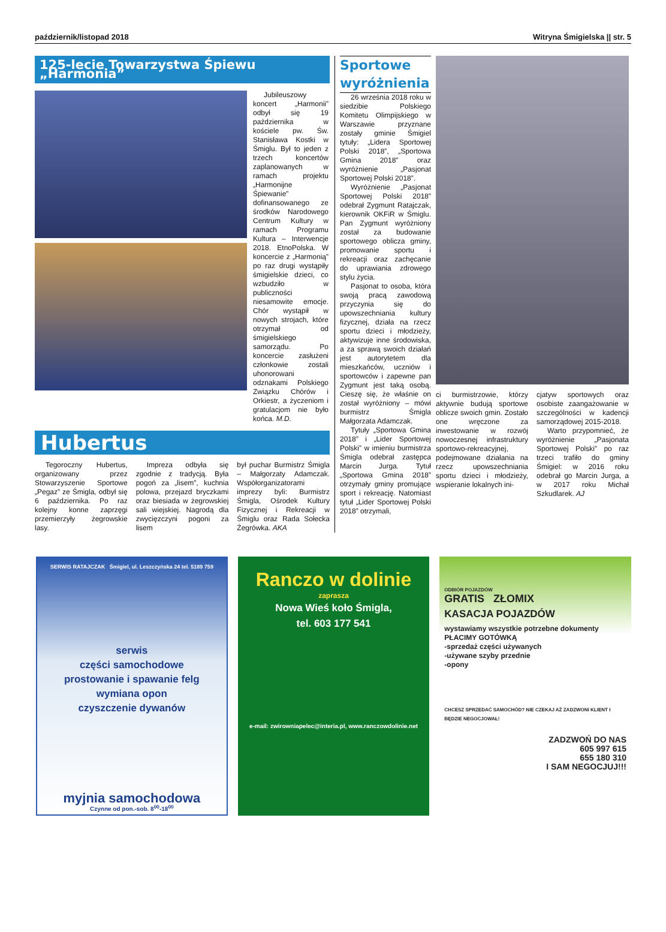październik/listopad 2018 Witryna Śmigielska || str. 5
125-lecie Towarzystwa Śpiewu „Harmonia”
Jubileuszowy koncert „Harmonii” odbył się 19 października w kościele pw. Św. Stanisława Kostki w Śmiglu. Był to jeden z trzech koncertów zaplanowanych w ramach projektu „Harmonijne Śpiewanie” dofinansowanego ze środków Narodowego Centrum Kultury w ramach Programu Kultura – Interwencje 2018. EtnoPolska. W koncercie z „Harmonią” po raz drugi wystąpiły śmigielskie dzieci, co wzbudziło w publiczności niesamowite emocje. Chór wystąpił w nowych strojach, które otrzymał od śmigielskiego samorządu. Po koncercie zasłużeni członkowie zostali uhonorowani odznakami Polskiego Związku Chórów i Orkiestr, a życzeniom i gratulacjom nie było końca. M.D.
Hubertus
Tegoroczny Hubertus, organizowany przez Stowarzyszenie Sportowe „Pegaz” ze Śmigla, odbył się 6 października. Po raz kolejny konne zaprzęgi przemierzyły żegrowskie lasy.
Impreza odbyła się zgodnie z tradycją. Była pogoń za „lisem”, kuchnia polowa, przejazd bryczkami oraz biesiada w żegrowskiej sali wiejskiej. Nagrodą dla zwycięzczyni pogoni za lisem
był puchar Burmistrz Śmigla – Małgorzaty Adamczak. Współorganizatorami imprezy byli: Burmistrz Śmigla, Ośrodek Kultury Fizycznej i Rekreacji w Śmiglu oraz Rada Sołecka Żegrówka. AKA
Sportowe wyróżnienia
26 września 2018 roku w siedzibie Polskiego Komitetu Olimpijskiego w Warszawie przyznane zostały gminie Śmigiel tytuły: „Lidera Sportowej Polski 2018”, „Sportowa Gmina 2018” oraz wyróżnienie „Pasjonat Sportowej Polski 2018”.
Wyróżnienie „Pasjonat Sportowej Polski 2018” odebrał Zygmunt Ratajczak, kierownik OKFiR w Śmiglu. Pan Zygmunt wyróżniony został za budowanie sportowego oblicza gminy, promowanie sportu i rekreacji oraz zachęcanie do uprawiania zdrowego stylu życia.
Pasjonat to osoba, która swoją pracą zawodową przyczynia się do upowszechniania kultury fizycznej, działa na rzecz sportu dzieci i młodzieży, aktywizuje inne środowiska, a za sprawą swoich działań jest autorytetem dla mieszkańców, uczniów i sportowców i zapewne pan Zygmunt jest taką osobą. Cieszę się, że właśnie on został wyróżniony – mówi burmistrz Śmigla Małgorzata Adamczak.
Tytuły „Sportowa Gmina 2018” i „Lider Sportowej Polski” w imieniu burmistrza Śmigla odebrał zastępca Marcin Jurga. Tytuł „Sportowa Gmina 2018” otrzymały gminy promujące sport i rekreację. Natomiast tytuł „Lider Sportowej Polski 2018” otrzymali,
ci burmistrzowie, którzy aktywnie budują sportowe oblicze swoich gmin. Zostało one wręczone za inwestowanie w rozwój nowoczesnej infrastruktury sportowo-rekreacyjnej, podejmowane działania na rzecz upowszechniania sportu dzieci i młodzieży, wspieranie lokalnych ini-
cjatyw sportowych oraz osobiste zaangażowanie w szczególności w kadencji samorządowej 2015-2018.
Warto przypomnieć, że wyróżnienie „Pasjonata Sportowej Polski” po raz trzeci trafiło do gminy Śmigiel: w 2016 roku odebrał go Marcin Jurga, a w 2017 roku Michał Szkudlarek. AJ
SERWIS RATAJCZAK Śmigiel, ul. Leszczyńska 24 tel. 5189 759
serwis
części samochodowe
prostowanie i spawanie felg
wymiana opon
czyszczenie dywanów
myjnia samochodowa
Czynne od pon.-sob. 8<sup>00</sup>-18<sup>00</sup>
Ranczo w dolinie
zaprasza
Nowa Wieś koło Śmigla,
tel. 603 177 541
e-mail: zwirowniapelec@interia.pl, www.ranczowdolinie.net
ODBIÓR POJAZDÓW
GRATIS ZŁOMIX
KASACJA POJAZDÓW
wystawiamy wszystkie potrzebne dokumenty
PŁACIMY GOTÓWKĄ
-sprzedaż części używanych
-używane szyby przednie
-opony
CHCESZ SPRZEDAĆ SAMOCHÓD? NIE CZEKAJ AŻ ZADZWONI KLIENT I BĘDZIE NEGOCJOWAŁ!
ZADZWOŃ DO NAS
605 997 615
655 180 310
I SAM NEGOCJUJ!!!